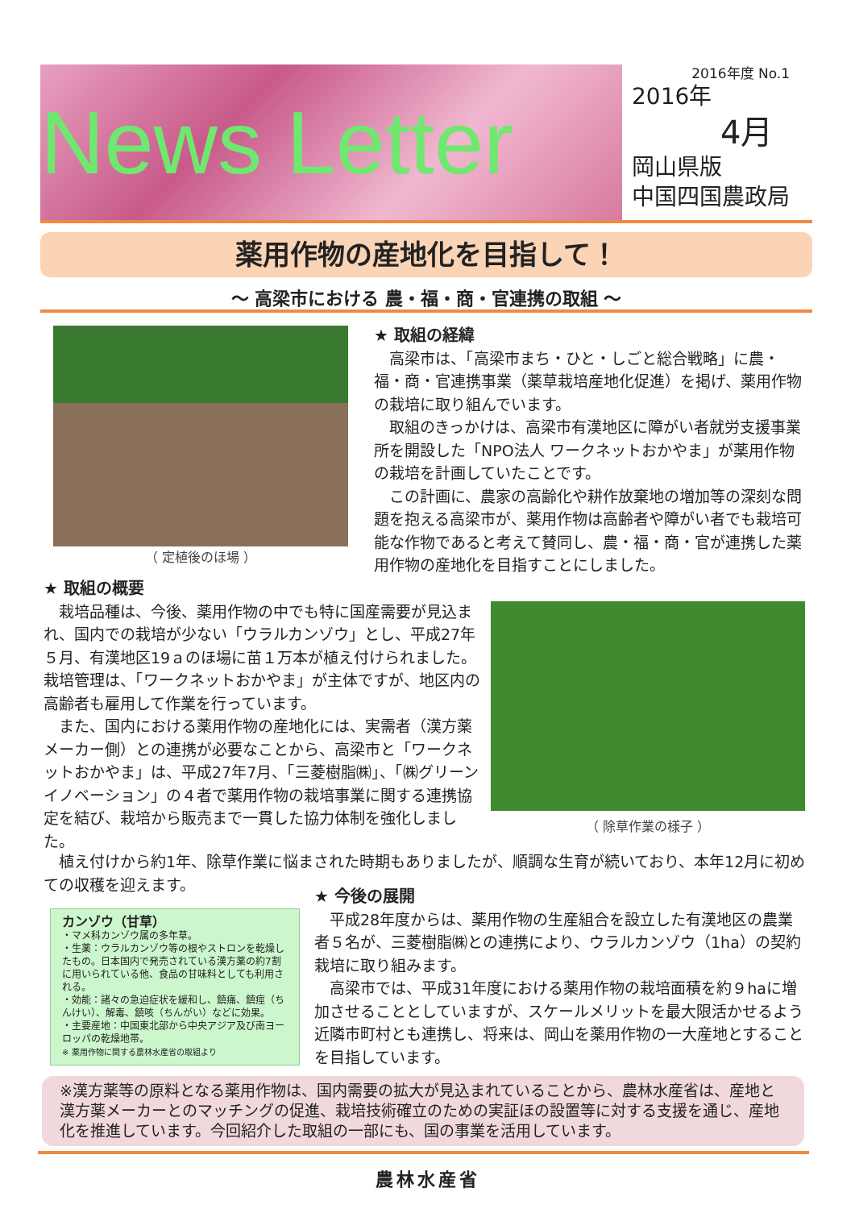News Letter
2016年度 No.1
2016年
4月
岡山県版
中国四国農政局
薬用作物の産地化を目指して！
～ 高梁市における 農・福・商・官連携の取組 ～
（ 定植後のほ場 ）
★ 取組の経緯
　高梁市は、「高梁市まち・ひと・しごと総合戦略」に農・福・商・官連携事業（薬草栽培産地化促進）を掲げ、薬用作物の栽培に取り組んでいます。
　取組のきっかけは、高梁市有漢地区に障がい者就労支援事業所を開設した「NPO法人 ワークネットおかやま」が薬用作物の栽培を計画していたことです。
　この計画に、農家の高齢化や耕作放棄地の増加等の深刻な問題を抱える高梁市が、薬用作物は高齢者や障がい者でも栽培可能な作物であると考えて賛同し、農・福・商・官が連携した薬用作物の産地化を目指すことにしました。
★ 取組の概要
　栽培品種は、今後、薬用作物の中でも特に国産需要が見込まれ、国内での栽培が少ない「ウラルカンゾウ」とし、平成27年５月、有漢地区19ａのほ場に苗１万本が植え付けられました。栽培管理は、「ワークネットおかやま」が主体ですが、地区内の高齢者も雇用して作業を行っています。
　また、国内における薬用作物の産地化には、実需者（漢方薬メーカー側）との連携が必要なことから、高梁市と「ワークネットおかやま」は、平成27年7月、「三菱樹脂㈱」、「㈱グリーンイノベーション」の４者で薬用作物の栽培事業に関する連携協定を結び、栽培から販売まで一貫した協力体制を強化しました。
（ 除草作業の様子 ）
　植え付けから約1年、除草作業に悩まされた時期もありましたが、順調な生育が続いており、本年12月に初めての収穫を迎えます。
カンゾウ（甘草）
・マメ科カンゾウ属の多年草。
・生薬：ウラルカンゾウ等の根やストロンを乾燥したもの。日本国内で発売されている漢方薬の約7割に用いられている他、食品の甘味料としても利用される。
・効能：諸々の急迫症状を緩和し、鎮痛、鎮痙（ちんけい）、解毒、鎮咳（ちんがい）などに効果。
・主要産地：中国東北部から中央アジア及び南ヨーロッパの乾燥地帯。
※ 薬用作物に関する農林水産省の取組より
★ 今後の展開
　平成28年度からは、薬用作物の生産組合を設立した有漢地区の農業者５名が、三菱樹脂㈱との連携により、ウラルカンゾウ（1ha）の契約栽培に取り組みます。
　高梁市では、平成31年度における薬用作物の栽培面積を約９haに増加させることとしていますが、スケールメリットを最大限活かせるよう近隣市町村とも連携し、将来は、岡山を薬用作物の一大産地とすることを目指しています。
※漢方薬等の原料となる薬用作物は、国内需要の拡大が見込まれていることから、農林水産省は、産地と漢方薬メーカーとのマッチングの促進、栽培技術確立のための実証ほの設置等に対する支援を通じ、産地化を推進しています。今回紹介した取組の一部にも、国の事業を活用しています。
農林水産省